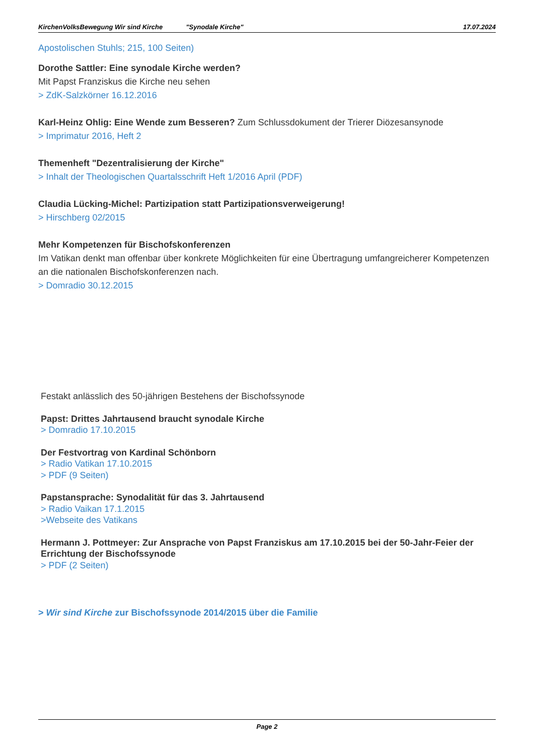KirchenVolksBewegung Wir sind Kirche "Synodale Kirche" 17.07.2024
Apostolischen Stuhls; 215, 100 Seiten)
Dorothe Sattler: Eine synodale Kirche werden?
Mit Papst Franziskus die Kirche neu sehen
> ZdK-Salzkörner 16.12.2016
Karl-Heinz Ohlig: Eine Wende zum Besseren? Zum Schlussdokument der Trierer Diözesansynode
> Imprimatur 2016, Heft 2
Themenheft "Dezentralisierung der Kirche"
> Inhalt der Theologischen Quartalsschrift Heft 1/2016 April (PDF)
Claudia Lücking-Michel: Partizipation statt Partizipationsverweigerung!
> Hirschberg 02/2015
Mehr Kompetenzen für Bischofskonferenzen
Im Vatikan denkt man offenbar über konkrete Möglichkeiten für eine Übertragung umfangreicherer Kompetenzen an die nationalen Bischofskonferenzen nach.
> Domradio 30.12.2015
Festakt anlässlich des 50-jährigen Bestehens der Bischofssynode
Papst: Drittes Jahrtausend braucht synodale Kirche
> Domradio 17.10.2015
Der Festvortrag von Kardinal Schönborn
> Radio Vatikan 17.10.2015
> PDF (9 Seiten)
Papstansprache: Synodalität für das 3. Jahrtausend
> Radio Vaikan 17.1.2015
>Webseite des Vatikans
Hermann J. Pottmeyer: Zur Ansprache von Papst Franziskus am 17.10.2015 bei der 50-Jahr-Feier der Errichtung der Bischofssynode
> PDF (2 Seiten)
> Wir sind Kirche zur Bischofssynode 2014/2015 über die Familie
Page 2